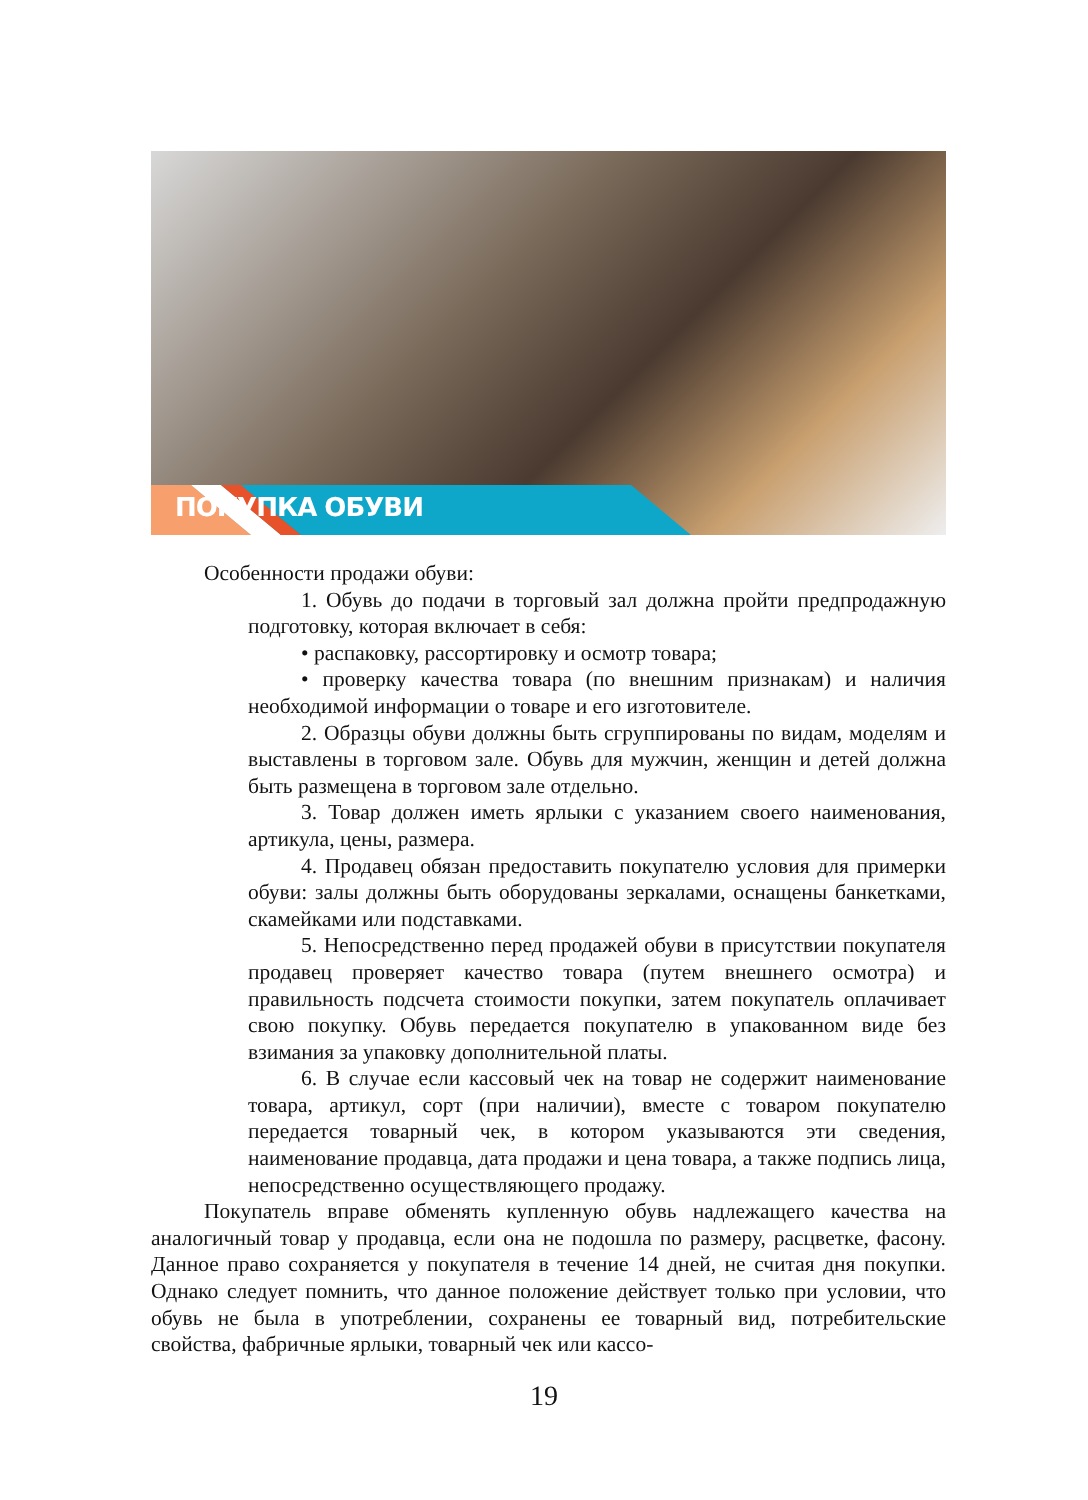ПОКУПКА ОБУВИ
Особенности продажи обуви:
1. Обувь до подачи в торговый зал должна пройти предпродажную подготовку, которая включает в себя:
• распаковку, рассортировку и осмотр товара;
• проверку качества товара (по внешним признакам) и наличия необходимой информации о товаре и его изготовителе.
2. Образцы обуви должны быть сгруппированы по видам, моделям и выставлены в торговом зале. Обувь для мужчин, женщин и детей должна быть размещена в торговом зале отдельно.
3. Товар должен иметь ярлыки с указанием своего наименования, артикула, цены, размера.
4. Продавец обязан предоставить покупателю условия для примерки обуви: залы должны быть оборудованы зеркалами, оснащены банкетками, скамейками или подставками.
5. Непосредственно перед продажей обуви в присутствии покупателя продавец проверяет качество товара (путем внешнего осмотра) и правильность подсчета стоимости покупки, затем покупатель оплачивает свою покупку. Обувь передается покупателю в упакованном виде без взимания за упаковку дополнительной платы.
6. В случае если кассовый чек на товар не содержит наименование товара, артикул, сорт (при наличии), вместе с товаром покупателю передается товарный чек, в котором указываются эти сведения, наименование продавца, дата продажи и цена товара, а также подпись лица, непосредственно осуществляющего продажу.
Покупатель вправе обменять купленную обувь надлежащего качества на аналогичный товар у продавца, если она не подошла по размеру, расцветке, фасону. Данное право сохраняется у покупателя в течение 14 дней, не считая дня покупки. Однако следует помнить, что данное положение действует только при условии, что обувь не была в употреблении, сохранены ее товарный вид, потребительские свойства, фабричные ярлыки, товарный чек или кассо-
19